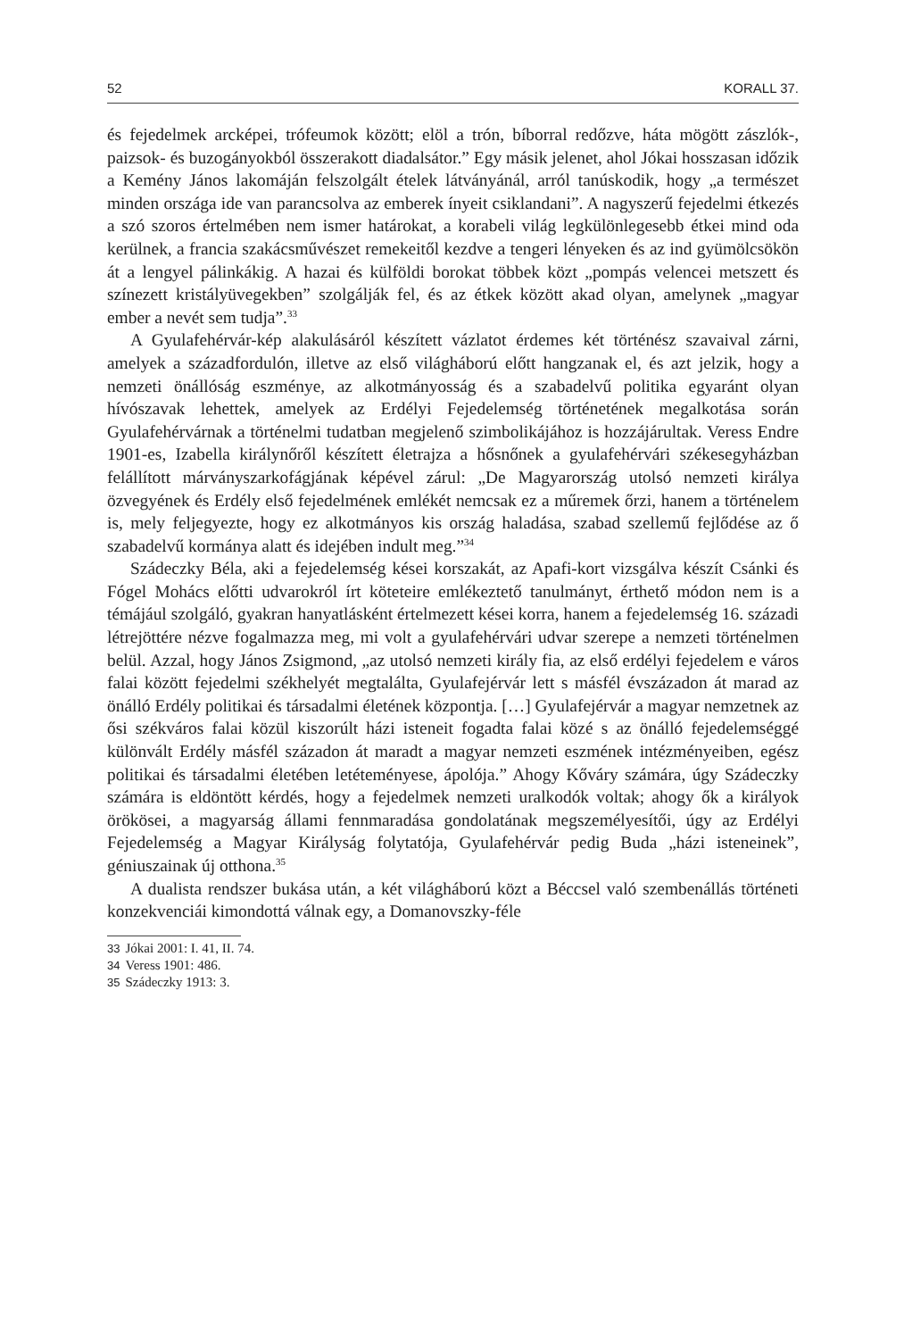52 KORALL 37.
és fejedelmek arcképei, trófeumok között; elöl a trón, bíborral redőzve, háta mögött zászlók-, paizsok- és buzogányokból összerakott diadalsátor.” Egy másik jelenet, ahol Jókai hosszasan időzik a Kemény János lakomáján felszolgált ételek látványánál, arról tanúskodik, hogy „a természet minden országa ide van parancsolva az emberek ínyeit csiklandani”. A nagyszerű fejedelmi étkezés a szó szoros értelmében nem ismer határokat, a korabeli világ legkülönlegesebb étkei mind oda kerülnek, a francia szakácsművészet remekeitől kezdve a tengeri lényeken és az ind gyümölcsökön át a lengyel pálinkákig. A hazai és külföldi borokat többek közt „pompás velencei metszett és színezett kristályüvegekben” szolgálják fel, és az étkek között akad olyan, amelynek „magyar ember a nevét sem tudja”.<sup>33</sup>
A Gyulafehérvár-kép alakulásáról készített vázlatot érdemes két történész szavaival zárni, amelyek a századfordulón, illetve az első világháború előtt hangzanak el, és azt jelzik, hogy a nemzeti önállóság eszménye, az alkotmányosság és a szabadelvű politika egyaránt olyan hívószavak lehettek, amelyek az Erdélyi Fejedelemség történetének megalkotása során Gyulafehérvárnak a történelmi tudatban megjelenő szimbolikájához is hozzájárultak. Veress Endre 1901-es, Izabella királynőről készített életrajza a hősnőnek a gyulafehérvári székesegyházban felállított márványszarkofágjának képével zárul: „De Magyarország utolsó nemzeti királya özvegyének és Erdély első fejedelmének emlékét nemcsak ez a műremek őrzi, hanem a történelem is, mely feljegyezte, hogy ez alkotmányos kis ország haladása, szabad szellemű fejlődése az ő szabadelvű kormánya alatt és idejében indult meg.”<sup>34</sup>
Szádeczky Béla, aki a fejedelemség kései korszakát, az Apafi-kort vizsgálva készít Csánki és Fógel Mohács előtti udvarokról írt köteteire emlékeztető tanulmányt, érthető módon nem is a témájául szolgáló, gyakran hanyatlásként értelmezett kései korra, hanem a fejedelemség 16. századi létrejöttére nézve fogalmazza meg, mi volt a gyulafehérvári udvar szerepe a nemzeti történelmen belül. Azzal, hogy János Zsigmond, „az utolsó nemzeti király fia, az első erdélyi fejedelem e város falai között fejedelmi székhelyét megtalálta, Gyulafejérvár lett s másfél évszázadon át marad az önálló Erdély politikai és társadalmi életének központja. […] Gyulafejérvár a magyar nemzetnek az ősi székváros falai közül kiszorúlt házi isteneit fogadta falai közé s az önálló fejedelemséggé különvált Erdély másfél századon át maradt a magyar nemzeti eszmének intézményeiben, egész politikai és társadalmi életében letéteményese, ápolója.” Ahogy Kőváry számára, úgy Szádeczky számára is eldöntött kérdés, hogy a fejedelmek nemzeti uralkodók voltak; ahogy ők a királyok örökösei, a magyarság állami fennmaradása gondolatának megszemélyesítői, úgy az Erdélyi Fejedelemség a Magyar Királyság folytatója, Gyulafehérvár pedig Buda „házi isteneinek”, géniuszainak új otthona.<sup>35</sup>
A dualista rendszer bukása után, a két világháború közt a Béccsel való szembenállás történeti konzekvenciái kimondottá válnak egy, a Domanovszky-féle
33 Jókai 2001: I. 41, II. 74.
34 Veress 1901: 486.
35 Szádeczky 1913: 3.